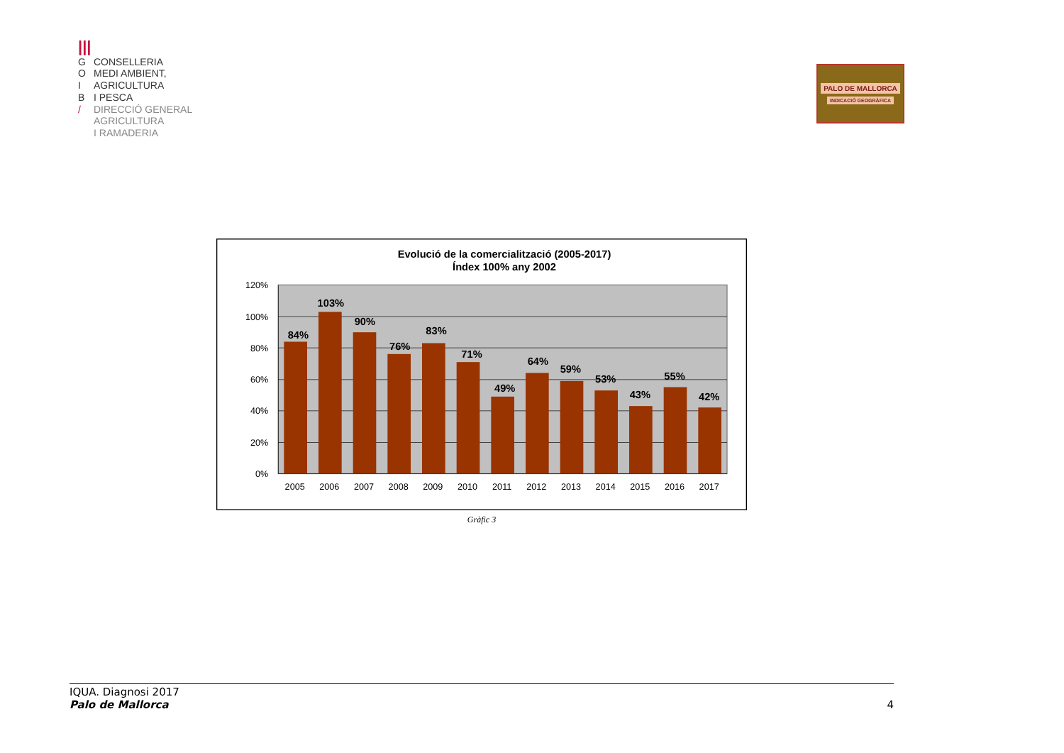|||
G CONSELLERIA
O MEDI AMBIENT,
I AGRICULTURA
B I PESCA
/ DIRECCIÓ GENERAL
AGRICULTURA
I RAMADERIA
PALO DE MALLORCA
INDICACIÓ GEOGRÀFICA
Evolució de la comercialització (2005-2017)
Índex 100% any 2002
120%
100%
80%
60%
40%
20%
0%
84%
103%
90%
76%
83%
71%
49%
64%
59%
53%
43%
55%
42%
2005
2006
2007
2008
2009
2010
2011
2012
2013
2014
2015
2016
2017
Gràfic 3
IQUA. Diagnosi 2017
Palo de Mallorca
4